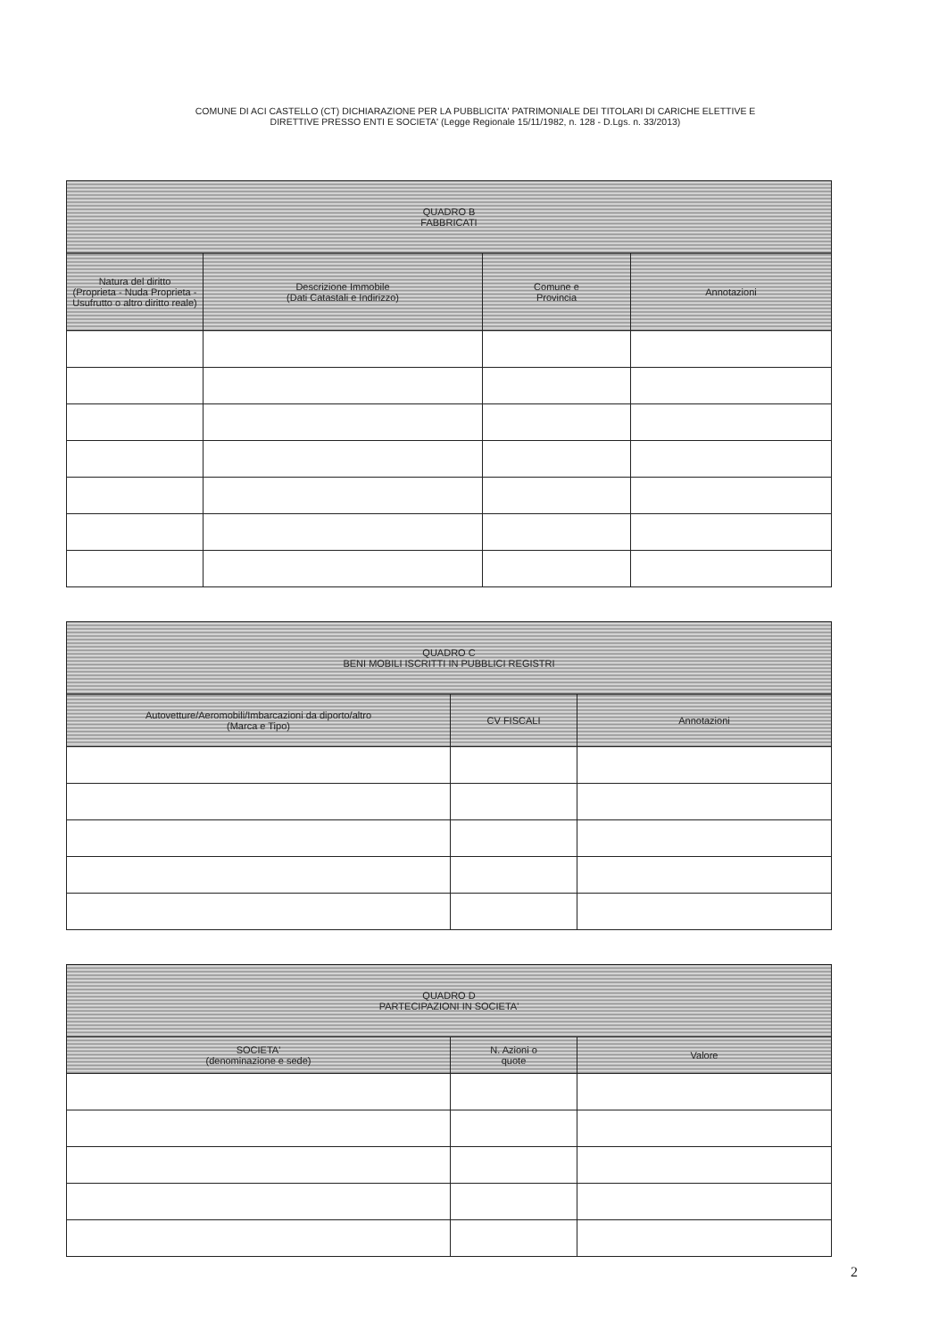COMUNE DI ACI CASTELLO (CT) DICHIARAZIONE PER LA PUBBLICITA' PATRIMONIALE DEI TITOLARI DI CARICHE ELETTIVE E
DIRETTIVE PRESSO ENTI E SOCIETA' (Legge Regionale 15/11/1982, n. 128 - D.Lgs. n. 33/2013)
| QUADRO B FABBRICATI | | | |
| --- | --- | --- | --- |
| Natura del diritto (Proprieta - Nuda Proprieta - Usufrutto o altro diritto reale) | Descrizione Immobile (Dati Catastali e Indirizzo) | Comune e Provincia | Annotazioni |
| QUADRO C BENI MOBILI ISCRITTI IN PUBBLICI REGISTRI | | |
| --- | --- | --- |
| Autovetture/Aeromobili/Imbarcazioni da diporto/altro (Marca e Tipo) | CV FISCALI | Annotazioni |
| QUADRO D PARTECIPAZIONI IN SOCIETA' | | |
| --- | --- | --- |
| SOCIETA' (denominazione e sede) | N. Azioni o quote | Valore |
2